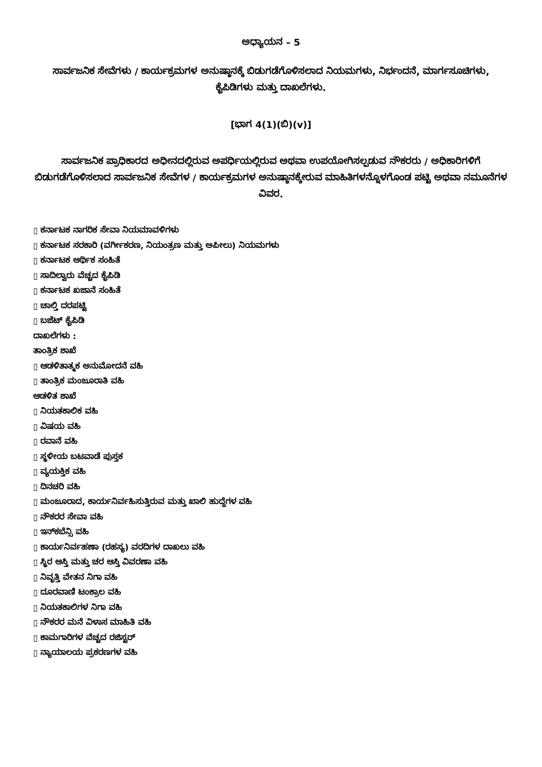ಅಧ್ಯಾಯನ – 5
ಸಾರ್ವಜನಿಕ ಸೇವೆಗಳು / ಕಾರ್ಯಕ್ರಮಗಳ ಅನುಷ್ಠಾನಕ್ಕೆ ಬಿಡುಗಡೆಗೊಳಿಸಲಾದ ನಿಯಮಗಳು, ನಿರ್ಭಂದನೆ, ಮಾರ್ಗಸೂಚಿಗಳು, ಕೈಪಿಡಿಗಳು ಮತ್ತು ದಾಖಲೆಗಳು.
[ಭಾಗ 4(1)(ಬಿ)(v)]
ಸಾರ್ವಜನಿಕ ಪ್ರಾಧಿಕಾರದ ಅಧೀನದಲ್ಲಿರುವ ಅಪರ್ಧಿಯಲ್ಲಿರುವ ಅಥವಾ ಉಪಯೋಗಿಸಲ್ಪಡುವ ನೌಕರರು / ಅಧಿಕಾರಿಗಳಿಗೆ ಬಿಡುಗಡೆಗೊಳಿಸಲಾದ ಸಾರ್ವಜನಿಕ ಸೇವೆಗಳ / ಕಾರ್ಯಕ್ರಮಗಳ ಅನುಷ್ಠಾನಕ್ಕೇರುವ ಮಾಹಿತಿಗಳನ್ನೊಳಗೊಂಡ ಪಟ್ಟಿ ಅಥವಾ ನಮೂನೆಗಳ ವಿವರ.
▯ ಕರ್ನಾಟಕ ನಾಗರಿಕ ಸೇವಾ ನಿಯಮಾವಳಿಗಳು
▯ ಕರ್ನಾಟಕ ಸರಕಾರಿ (ವರ್ಗೀಕರಣ, ನಿಯಂತ್ರಣ ಮತ್ತು ಅಪೀಲು) ನಿಯಮಗಳು
▯ ಕರ್ನಾಟಕ ಆರ್ಥಿಕ ಸಂಹಿತೆ
▯ ಸಾದಿಲ್ವಾರು ವೆಚ್ಚದ ಕೈಪಿಡಿ
▯ ಕರ್ನಾಟಕ ಖಜಾನೆ ಸಂಹಿತೆ
▯ ಚಾಲ್ತಿ ದರಪಟ್ಟಿ
▯ ಬಜೆಟ್ ಕೈಪಿಡಿ
ದಾಖಲೆಗಳು :
ತಾಂತ್ರಿಕ ಶಾಖೆ
▯ ಆಡಳಿತಾತ್ಮಕ ಅನುಮೋದನೆ ವಹಿ
▯ ತಾಂತ್ರಿಕ ಮಂಜೂರಾತಿ ವಹಿ
ಆಡಳಿತ ಶಾಖೆ
▯ ನಿಯತಕಾಲಿಕ ವಹಿ
▯ ವಿಷಯ ವಹಿ
▯ ರವಾನೆ ವಹಿ
▯ ಸ್ಥಳೀಯ ಬಟವಾಡೆ ಪುಸ್ತಕ
▯ ವ್ಯಯಕ್ತಿಕ ವಹಿ
▯ ದಿನಚರಿ ವಹಿ
▯ ಮಂಜೂರಾದ, ಕಾರ್ಯನಿರ್ವಹಿಸುತ್ತಿರುವ ಮತ್ತು ಖಾಲಿ ಹುದ್ದೆಗಳ ವಹಿ
▯ ನೌಕರರ ಸೇವಾ ವಹಿ
▯ ಇನ್‌ಕಬೆನ್ಸಿ ವಹಿ
▯ ಕಾರ್ಯನಿರ್ವಹಣಾ (ರಹಸ್ಯ) ವರದಿಗಳ ದಾಖಲು ವಹಿ
▯ ಸ್ಥಿರ ಆಸ್ತಿ ಮತ್ತು ಚರ ಆಸ್ತಿ ವಿವರಣಾ ವಹಿ
▯ ನಿವೃತ್ತಿ ವೇತನ ನಿಗಾ ವಹಿ
▯ ದೂರವಾಣಿ ಟಂಕ್ರಾಲ ವಹಿ
▯ ನಿಯತಕಾಲಿಗಳ ನಿಗಾ ವಹಿ
▯ ನೌಕರರ ಮನೆ ವಿಳಾಸ ಮಾಹಿತಿ ವಹಿ
▯ ಕಾಮಗಾರಿಗಳ ವೆಚ್ಚದ ರಜಿಸ್ಟರ್
▯ ನ್ಯಾಯಾಲಯ ಪ್ರಕರಣಗಳ ವಹಿ